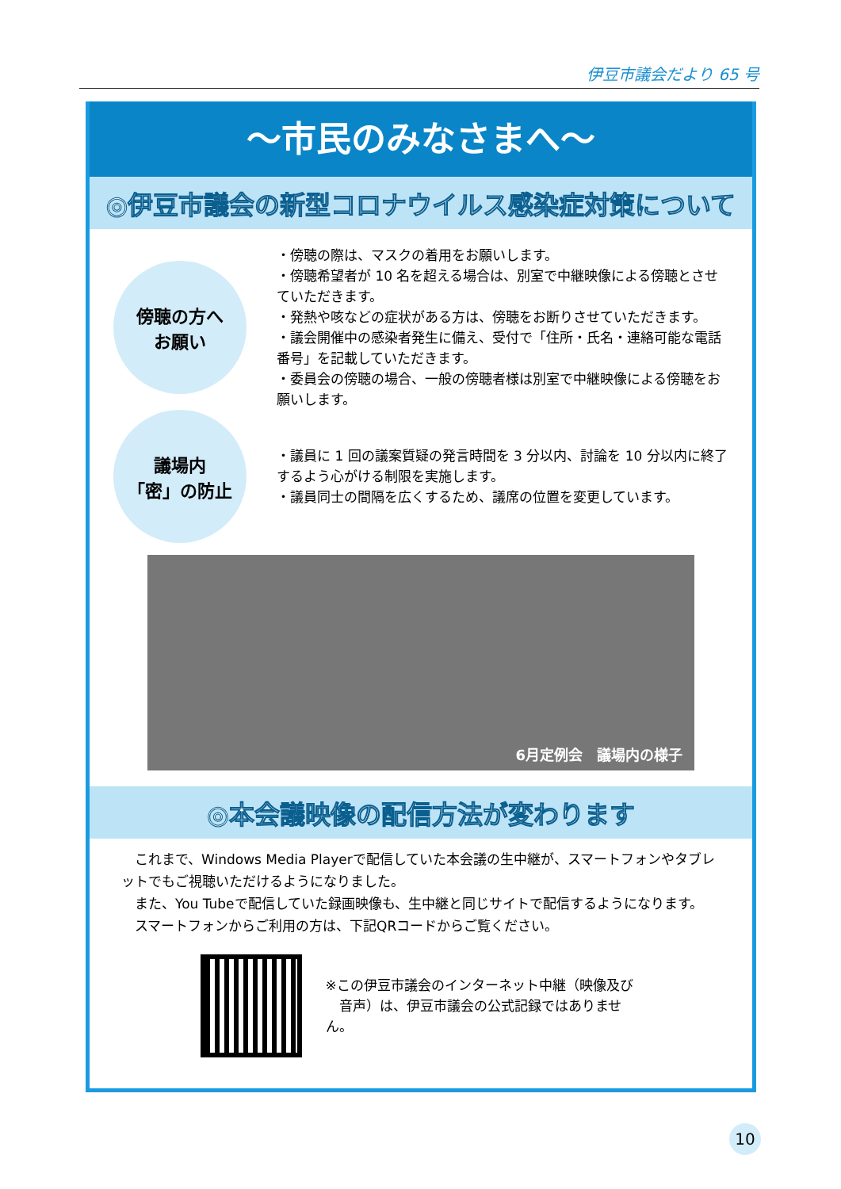伊豆市議会だより 65 号
～市民のみなさまへ～
◎伊豆市議会の新型コロナウイルス感染症対策について
傍聴の方へ
お願い
・傍聴の際は、マスクの着用をお願いします。
・傍聴希望者が 10 名を超える場合は、別室で中継映像による傍聴とさせていただきます。
・発熱や咳などの症状がある方は、傍聴をお断りさせていただきます。
・議会開催中の感染者発生に備え、受付で「住所・氏名・連絡可能な電話番号」を記載していただきます。
・委員会の傍聴の場合、一般の傍聴者様は別室で中継映像による傍聴をお願いします。
議場内
「密」の防止
・議員に 1 回の議案質疑の発言時間を 3 分以内、討論を 10 分以内に終了するよう心がける制限を実施します。
・議員同士の間隔を広くするため、議席の位置を変更しています。
6月定例会　議場内の様子
◎本会議映像の配信方法が変わります
　これまで、Windows Media Playerで配信していた本会議の生中継が、スマートフォンやタブレットでもご視聴いただけるようになりました。
　また、You Tubeで配信していた録画映像も、生中継と同じサイトで配信するようになります。
　スマートフォンからご利用の方は、下記QRコードからご覧ください。
※この伊豆市議会のインターネット中継（映像及び
　音声）は、伊豆市議会の公式記録ではありません。
10